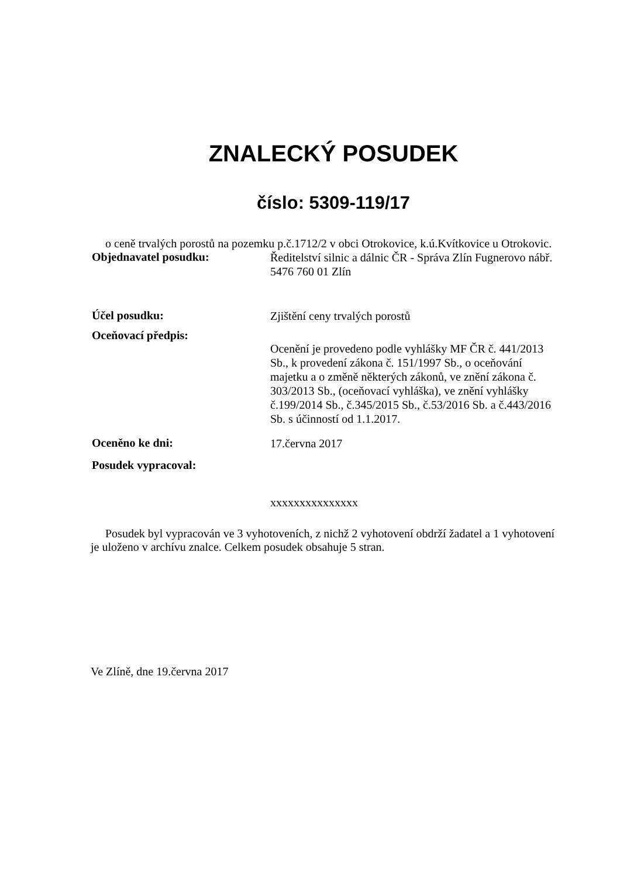ZNALECKÝ POSUDEK
číslo: 5309-119/17
o ceně trvalých porostů na pozemku p.č.1712/2 v obci Otrokovice, k.ú.Kvítkovice u Otrokovic.
Objednavatel posudku:
Ředitelství silnic a dálnic ČR - Správa Zlín Fugnerovo nábř. 5476 760 01 Zlín
Účel posudku:
Zjištění ceny trvalých porostů
Oceňovací předpis:
Ocenění je provedeno podle vyhlášky MF ČR č. 441/2013 Sb., k provedení zákona č. 151/1997 Sb., o oceňování majetku a o změně některých zákonů, ve znění zákona č. 303/2013 Sb., (oceňovací vyhláška), ve znění vyhlášky č.199/2014 Sb., č.345/2015 Sb., č.53/2016 Sb. a č.443/2016 Sb. s účinností od 1.1.2017.
Oceněno ke dni:
17.června 2017
Posudek vypracoval:
xxxxxxxxxxxxxxx
Posudek byl vypracován ve 3 vyhotoveních, z nichž 2 vyhotovení obdrží žadatel a 1 vyhotovení je uloženo v archívu znalce. Celkem posudek obsahuje 5 stran.
Ve Zlíně, dne 19.června 2017